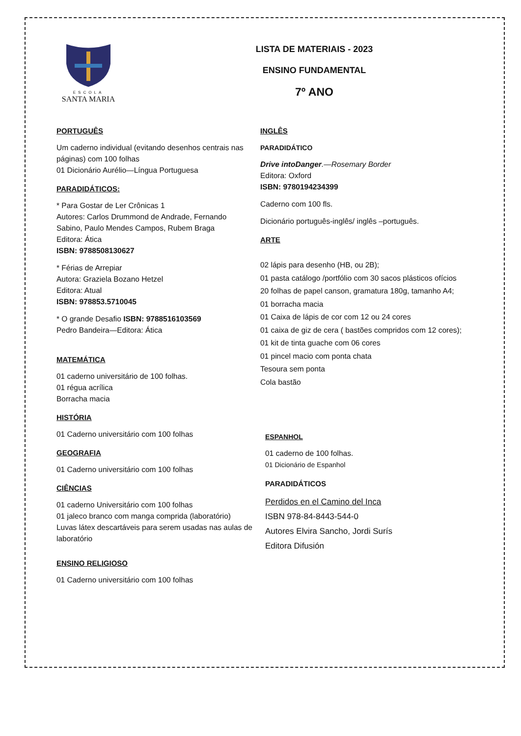ESCOLA
SANTA MARIA
LISTA DE MATERIAIS - 2023
ENSINO FUNDAMENTAL
7º ANO
PORTUGUÊS
Um caderno individual (evitando desenhos centrais nas páginas) com 100 folhas
01 Dicionário Aurélio—Língua Portuguesa
PARADIDÁTICOS:
* Para Gostar de Ler Crônicas 1
Autores: Carlos Drummond de Andrade, Fernando Sabino, Paulo Mendes Campos, Rubem Braga
Editora: Ática
ISBN: 9788508130627
* Férias de Arrepiar
Autora: Graziela Bozano Hetzel
Editora: Atual
ISBN: 978853.5710045
* O grande Desafio ISBN: 9788516103569
Pedro Bandeira—Editora: Ática
MATEMÁTICA
01 caderno universitário de 100 folhas.
01 régua acrílica
Borracha macia
HISTÓRIA
01 Caderno universitário com 100 folhas
GEOGRAFIA
01 Caderno universitário com 100 folhas
CIÊNCIAS
01 caderno Universitário com 100 folhas
01 jaleco branco com manga comprida (laboratório)
Luvas látex descartáveis para serem usadas nas aulas de laboratório
ENSINO RELIGIOSO
01 Caderno universitário com 100 folhas
INGLÊS
PARADIDÁTICO
Drive intoDanger.—Rosemary Border
Editora: Oxford
ISBN: 9780194234399
Caderno com 100 fls.
Dicionário português-inglês/ inglês –português.
ARTE
02 lápis para desenho (HB, ou 2B);
01 pasta catálogo /portfólio com 30 sacos plásticos ofícios
20 folhas de papel canson, gramatura 180g, tamanho A4;
01 borracha macia
01 Caixa de lápis de cor com 12 ou 24 cores
01 caixa de giz de cera ( bastões compridos com 12 cores);
01 kit de tinta guache com 06 cores
01 pincel macio com ponta chata
Tesoura sem ponta
Cola bastão
ESPANHOL
01 caderno de 100 folhas.
01 Dicionário de Espanhol
PARADIDÁTICOS
Perdidos en el Camino del Inca
ISBN 978-84-8443-544-0
Autores Elvira Sancho, Jordi Surís
Editora Difusión